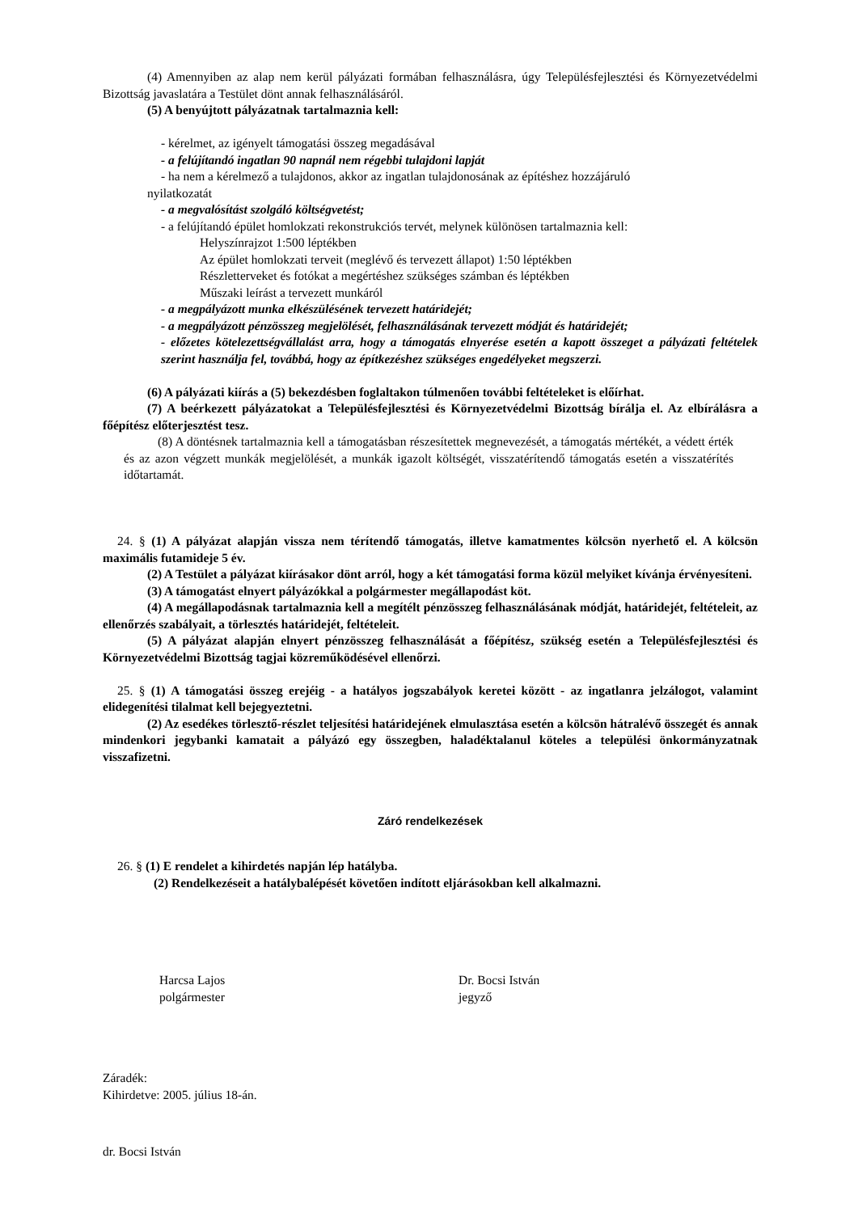(4) Amennyiben az alap nem kerül pályázati formában felhasználásra, úgy Településfejlesztési és Környezetvédelmi Bizottság javaslatára a Testület dönt annak felhasználásáról.
(5) A benyújtott pályázatnak tartalmaznia kell:
- kérelmet, az igényelt támogatási összeg megadásával
- a felújítandó ingatlan 90 napnál nem régebbi tulajdoni lapját
- ha nem a kérelmező a tulajdonos, akkor az ingatlan tulajdonosának az építéshez hozzájáruló
nyilatkozatát
- a megvalósítást szolgáló költségvetést;
- a felújítandó épület homlokzati rekonstrukciós tervét, melynek különösen tartalmaznia kell:
Helyszínrajzot 1:500 léptékben
Az épület homlokzati terveit (meglévő és tervezett állapot) 1:50 léptékben
Részletterveket és fotókat a megértéshez szükséges számban és léptékben
Műszaki leírást a tervezett munkáról
- a megpályázott munka elkészülésének tervezett határidejét;
- a megpályázott pénzösszeg megjelölését, felhasználásának tervezett módját és határidejét;
- előzetes kötelezettségvállalást arra, hogy a támogatás elnyerése esetén a kapott összeget a pályázati feltételek szerint használja fel, továbbá, hogy az építkezéshez szükséges engedélyeket megszerzi.
(6) A pályázati kiírás a (5) bekezdésben foglaltakon túlmenően további feltételeket is előírhat.
(7) A beérkezett pályázatokat a Településfejlesztési és Környezetvédelmi Bizottság bírálja el. Az elbírálásra a főépítész előterjesztést tesz.
(8) A döntésnek tartalmaznia kell a támogatásban részesítettek megnevezését, a támogatás mértékét, a védett érték és az azon végzett munkák megjelölését, a munkák igazolt költségét, visszatérítendő támogatás esetén a visszatérítés időtartamát.
24. § (1) A pályázat alapján vissza nem térítendő támogatás, illetve kamatmentes kölcsön nyerhető el. A kölcsön maximális futamideje 5 év.
(2) A Testület a pályázat kiírásakor dönt arról, hogy a két támogatási forma közül melyiket kívánja érvényesíteni.
(3) A támogatást elnyert pályázókkal a polgármester megállapodást köt.
(4) A megállapodásnak tartalmaznia kell a megítélt pénzösszeg felhasználásának módját, határidejét, feltételeit, az ellenőrzés szabályait, a törlesztés határidejét, feltételeit.
(5) A pályázat alapján elnyert pénzösszeg felhasználását a főépítész, szükség esetén a Településfejlesztési és Környezetvédelmi Bizottság tagjai közreműködésével ellenőrzi.
25. § (1) A támogatási összeg erejéig - a hatályos jogszabályok keretei között - az ingatlanra jelzálogot, valamint elidegenítési tilalmat kell bejegyeztetni.
(2) Az esedékes törlesztő-részlet teljesítési határidejének elmulasztása esetén a kölcsön hátralévő összegét és annak mindenkori jegybanki kamatait a pályázó egy összegben, haladéktalanul köteles a települési önkormányzatnak visszafizetni.
Záró rendelkezések
26. § (1) E rendelet a kihirdetés napján lép hatályba.
(2) Rendelkezéseit a hatálybalépését követően indított eljárásokban kell alkalmazni.
Harcsa Lajos
polgármester
Dr. Bocsi István
jegyző
Záradék:
Kihirdetve: 2005. július 18-án.
dr. Bocsi István